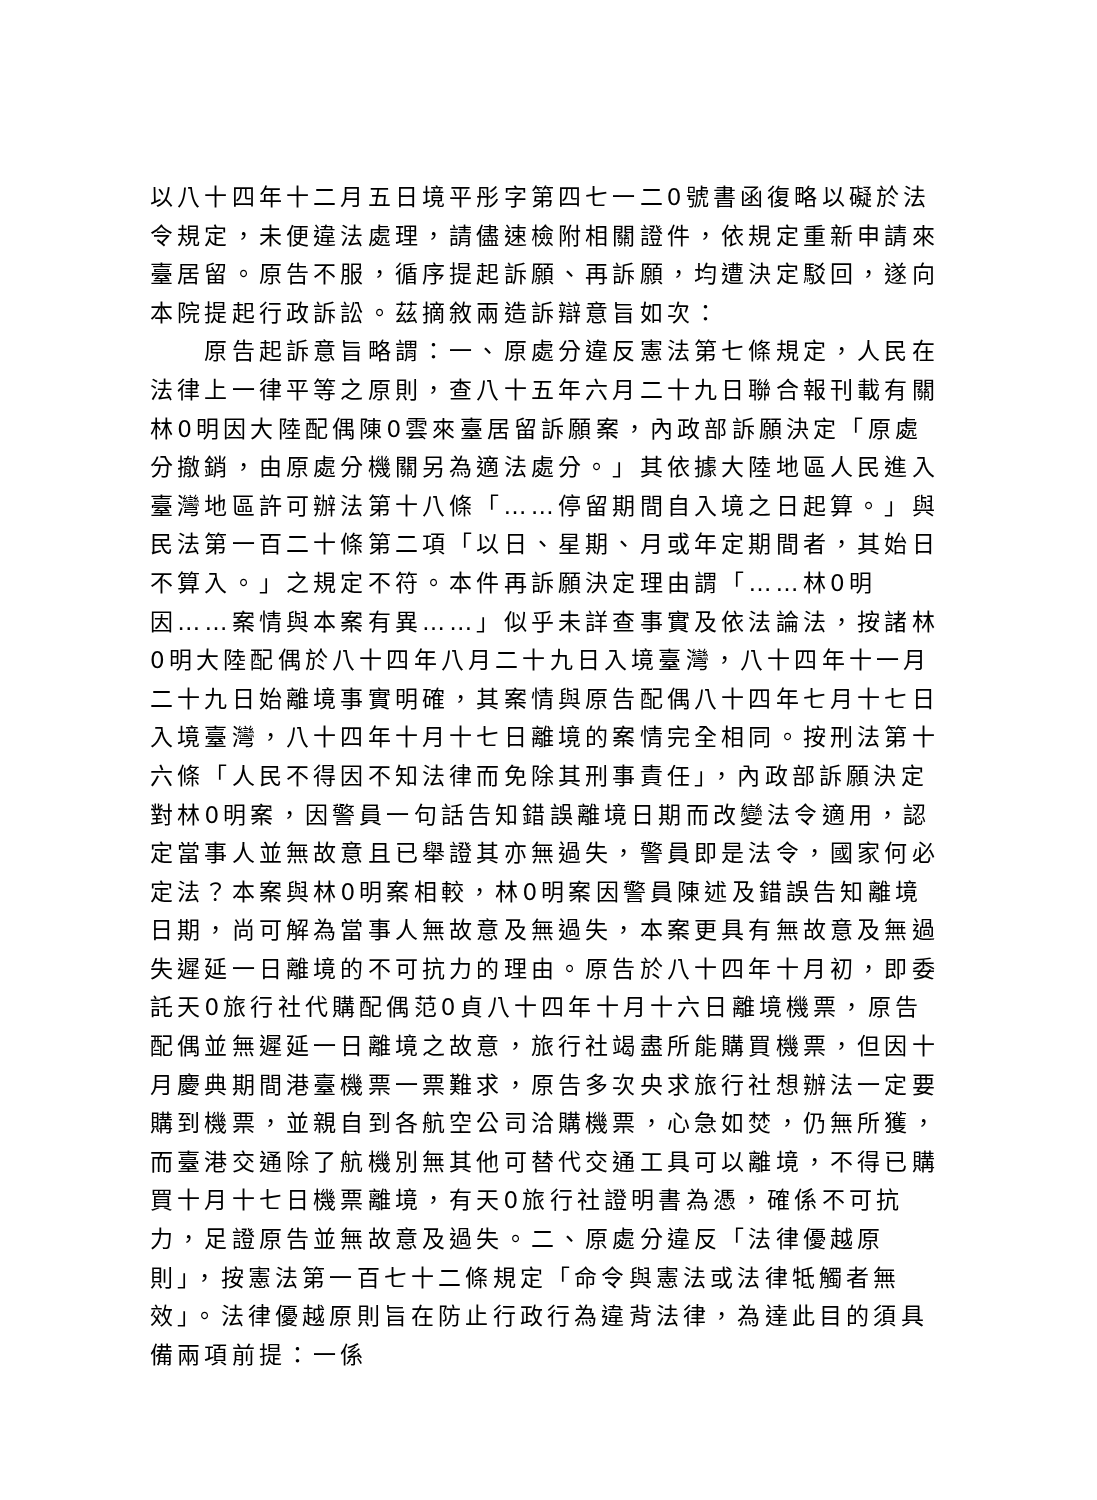以八十四年十二月五日境平彤字第四七一二0號書函復略以礙於法令規定，未便違法處理，請儘速檢附相關證件，依規定重新申請來臺居留。原告不服，循序提起訴願、再訴願，均遭決定駁回，遂向本院提起行政訴訟。茲摘敘兩造訴辯意旨如次：
　　原告起訴意旨略謂：一、原處分違反憲法第七條規定，人民在法律上一律平等之原則，查八十五年六月二十九日聯合報刊載有關林0明因大陸配偶陳0雲來臺居留訴願案，內政部訴願決定「原處分撤銷，由原處分機關另為適法處分。」其依據大陸地區人民進入臺灣地區許可辦法第十八條「……停留期間自入境之日起算。」與民法第一百二十條第二項「以日、星期、月或年定期間者，其始日不算入。」之規定不符。本件再訴願決定理由謂「……林0明因……案情與本案有異……」似乎未詳查事實及依法論法，按諸林0明大陸配偶於八十四年八月二十九日入境臺灣，八十四年十一月二十九日始離境事實明確，其案情與原告配偶八十四年七月十七日入境臺灣，八十四年十月十七日離境的案情完全相同。按刑法第十六條「人民不得因不知法律而免除其刑事責任」，內政部訴願決定對林0明案，因警員一句話告知錯誤離境日期而改變法令適用，認定當事人並無故意且已舉證其亦無過失，警員即是法令，國家何必定法？本案與林0明案相較，林0明案因警員陳述及錯誤告知離境日期，尚可解為當事人無故意及無過失，本案更具有無故意及無過失遲延一日離境的不可抗力的理由。原告於八十四年十月初，即委託天0旅行社代購配偶范0貞八十四年十月十六日離境機票，原告配偶並無遲延一日離境之故意，旅行社竭盡所能購買機票，但因十月慶典期間港臺機票一票難求，原告多次央求旅行社想辦法一定要購到機票，並親自到各航空公司洽購機票，心急如焚，仍無所獲，而臺港交通除了航機別無其他可替代交通工具可以離境，不得已購買十月十七日機票離境，有天0旅行社證明書為憑，確係不可抗力，足證原告並無故意及過失。二、原處分違反「法律優越原則」，按憲法第一百七十二條規定「命令與憲法或法律牴觸者無效」。法律優越原則旨在防止行政行為違背法律，為達此目的須具備兩項前提：一係